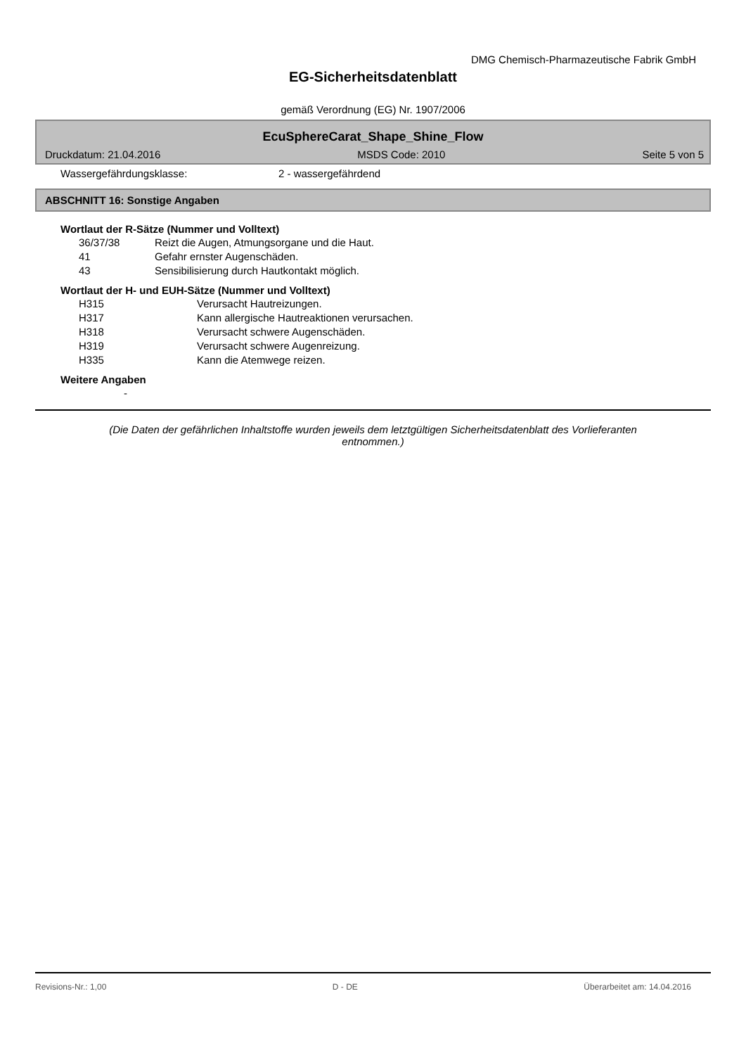DMG Chemisch-Pharmazeutische Fabrik GmbH
EG-Sicherheitsdatenblatt
gemäß Verordnung (EG) Nr. 1907/2006
EcuSphereCarat_Shape_Shine_Flow
Druckdatum: 21.04.2016 MSDS Code: 2010 Seite 5 von 5
Wassergefährdungsklasse: 2 - wassergefährdend
ABSCHNITT 16: Sonstige Angaben
Wortlaut der R-Sätze (Nummer und Volltext)
36/37/38 Reizt die Augen, Atmungsorgane und die Haut.
41 Gefahr ernster Augenschäden.
43 Sensibilisierung durch Hautkontakt möglich.
Wortlaut der H- und EUH-Sätze (Nummer und Volltext)
H315 Verursacht Hautreizungen.
H317 Kann allergische Hautreaktionen verursachen.
H318 Verursacht schwere Augenschäden.
H319 Verursacht schwere Augenreizung.
H335 Kann die Atemwege reizen.
Weitere Angaben
-
(Die Daten der gefährlichen Inhaltstoffe wurden jeweils dem letztgültigen Sicherheitsdatenblatt des Vorlieferanten entnommen.)
Revisions-Nr.: 1,00 D - DE Überarbeitet am: 14.04.2016